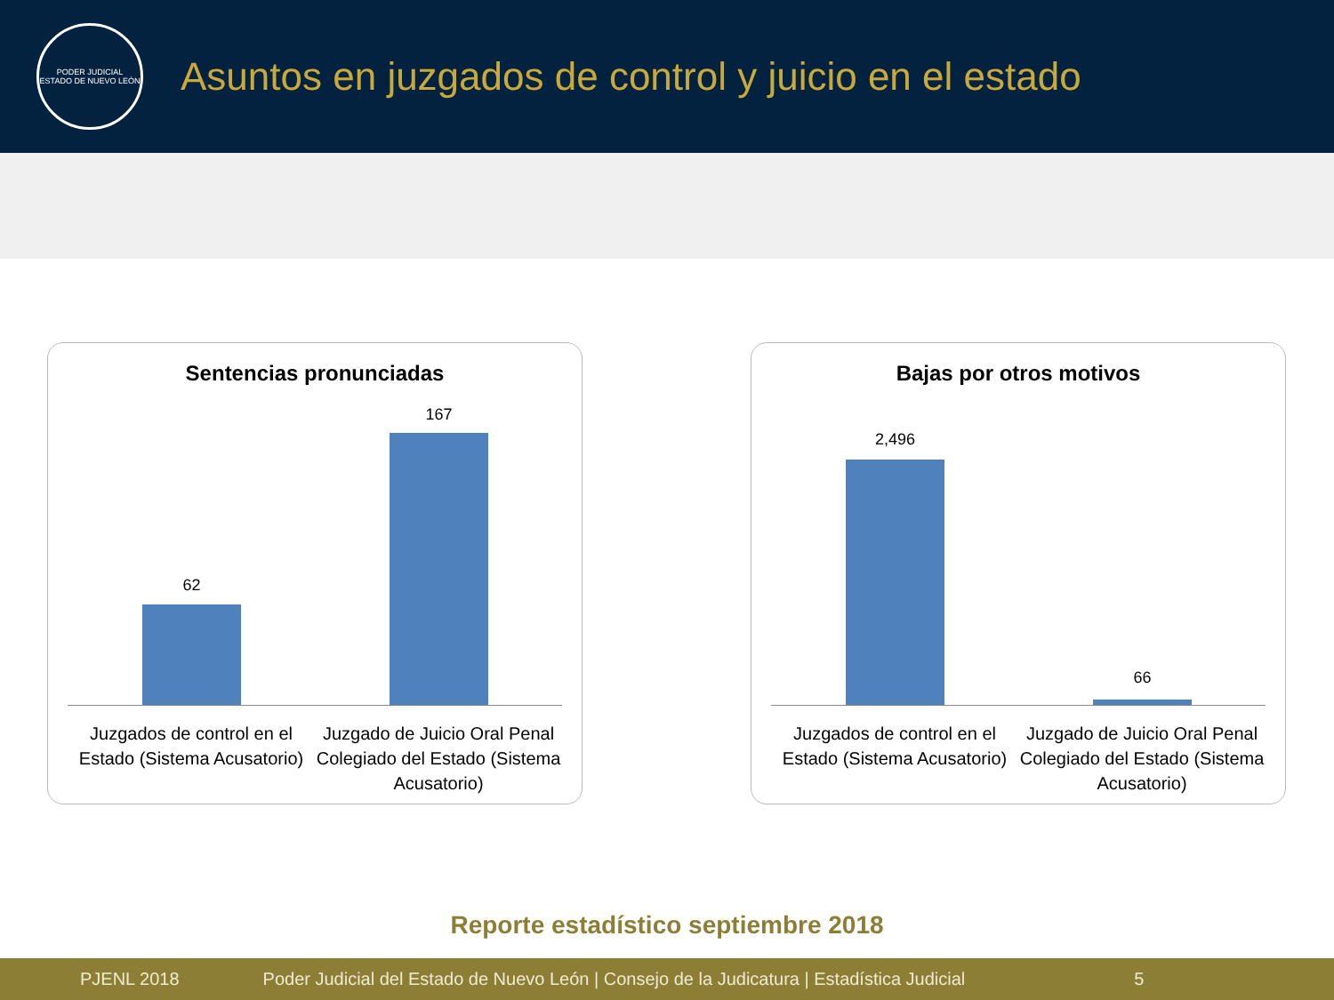PODER JUDICIAL
ESTADO DE NUEVO LEÓN
Asuntos en juzgados de control y juicio en el estado
Sentencias pronunciadas
62
167
Juzgados de control en el Estado (Sistema Acusatorio)
Juzgado de Juicio Oral Penal Colegiado del Estado (Sistema Acusatorio)
Bajas por otros motivos
2,496
66
Juzgados de control en el Estado (Sistema Acusatorio)
Juzgado de Juicio Oral Penal Colegiado del Estado (Sistema Acusatorio)
Reporte estadístico septiembre 2018
PJENL 2018 Poder Judicial del Estado de Nuevo León | Consejo de la Judicatura | Estadística Judicial 5